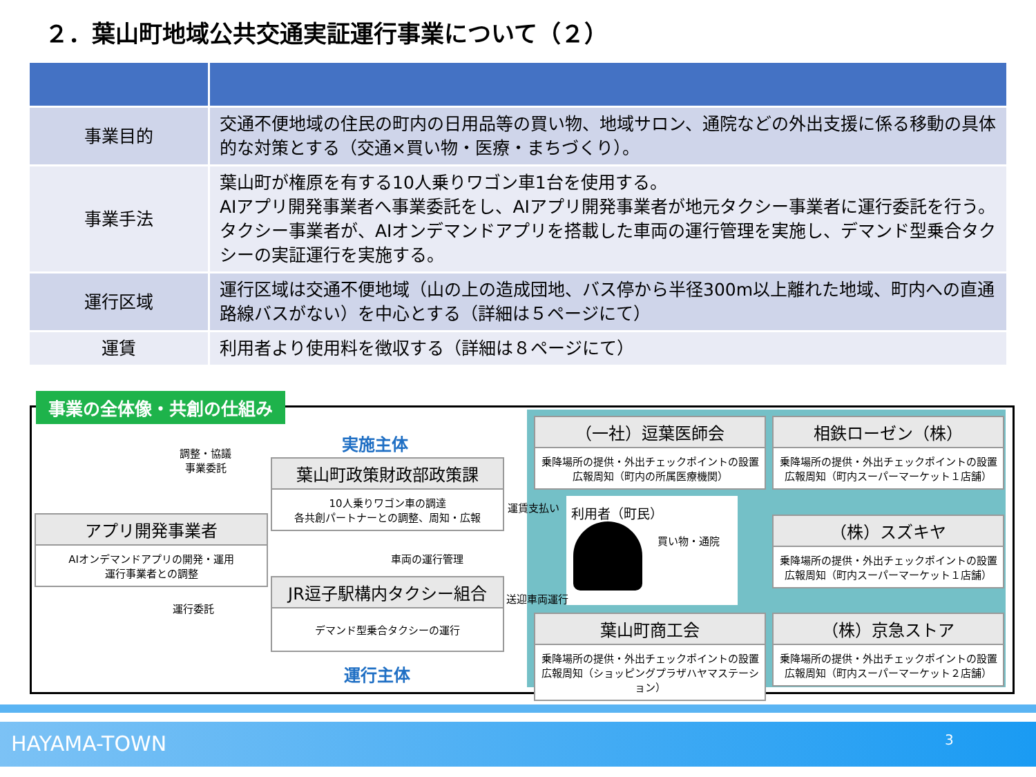２．葉山町地域公共交通実証運行事業について（２）
| 事業目的 | 交通不便地域の住民の町内の日用品等の買い物、地域サロン、通院などの外出支援に係る移動の具体的な対策とする（交通×買い物・医療・まちづくり）。 |
| 事業手法 | 葉山町が権原を有する10人乗りワゴン車1台を使用する。 AIアプリ開発事業者へ事業委託をし、AIアプリ開発事業者が地元タクシー事業者に運行委託を行う。タクシー事業者が、AIオンデマンドアプリを搭載した車両の運行管理を実施し、デマンド型乗合タクシーの実証運行を実施する。 |
| 運行区域 | 運行区域は交通不便地域（山の上の造成団地、バス停から半径300m以上離れた地域、町内への直通路線バスがない）を中心とする（詳細は５ページにて） |
| 運賃 | 利用者より使用料を徴収する（詳細は８ページにて） |
事業の全体像・共創の仕組み
実施主体
運行主体
調整・協議
事業委託
葉山町政策財政部政策課
10人乗りワゴン車の調達
各共創パートナーとの調整、周知・広報
アプリ開発事業者
AIオンデマンドアプリの開発・運用
運行事業者との調整
車両の運行管理
JR逗子駅構内タクシー組合
デマンド型乗合タクシーの運行
運行委託
運賃支払い 利用者（町民）
買い物・通院
送迎車両運行
（一社）逗葉医師会
乗降場所の提供・外出チェックポイントの設置
広報周知（町内の所属医療機関）
相鉄ローゼン（株）
乗降場所の提供・外出チェックポイントの設置
広報周知（町内スーパーマーケット１店舗）
（株）スズキヤ
乗降場所の提供・外出チェックポイントの設置
広報周知（町内スーパーマーケット１店舗）
葉山町商工会
乗降場所の提供・外出チェックポイントの設置
広報周知（ショッピングプラザハヤマステーション）
（株）京急ストア
乗降場所の提供・外出チェックポイントの設置
広報周知（町内スーパーマーケット２店舗）
HAYAMA-TOWN 3